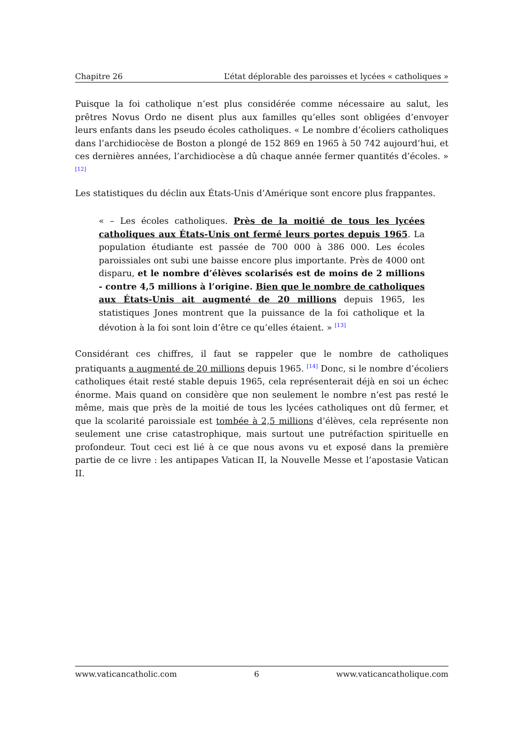Chapitre 26 L’état déplorable des paroisses et lycées « catholiques »
Puisque la foi catholique n’est plus considérée comme nécessaire au salut, les prêtres Novus Ordo ne disent plus aux familles qu’elles sont obligées d’envoyer leurs enfants dans les pseudo écoles catholiques. « Le nombre d’écoliers catholiques dans l’archidiocèse de Boston a plongé de 152 869 en 1965 à 50 742 aujourd’hui, et ces dernières années, l’archidiocèse a dû chaque année fermer quantités d’écoles. » <sup>[12]</sup>
Les statistiques du déclin aux États-Unis d’Amérique sont encore plus frappantes.
« – Les écoles catholiques. Près de la moitié de tous les lycées catholiques aux États-Unis ont fermé leurs portes depuis 1965. La population étudiante est passée de 700 000 à 386 000. Les écoles paroissiales ont subi une baisse encore plus importante. Près de 4000 ont disparu, et le nombre d’élèves scolarisés est de moins de 2 millions - contre 4,5 millions à l’origine. Bien que le nombre de catholiques aux États-Unis ait augmenté de 20 millions depuis 1965, les statistiques Jones montrent que la puissance de la foi catholique et la dévotion à la foi sont loin d’être ce qu’elles étaient. » <sup>[13]</sup>
Considérant ces chiffres, il faut se rappeler que le nombre de catholiques pratiquants a augmenté de 20 millions depuis 1965. <sup>[14]</sup> Donc, si le nombre d’écoliers catholiques était resté stable depuis 1965, cela représenterait déjà en soi un échec énorme. Mais quand on considère que non seulement le nombre n’est pas resté le même, mais que près de la moitié de tous les lycées catholiques ont dû fermer, et que la scolarité paroissiale est tombée à 2,5 millions d’élèves, cela représente non seulement une crise catastrophique, mais surtout une putréfaction spirituelle en profondeur. Tout ceci est lié à ce que nous avons vu et exposé dans la première partie de ce livre : les antipapes Vatican II, la Nouvelle Messe et l’apostasie Vatican II.
www.vaticancatholic.com 6 www.vaticancatholique.com